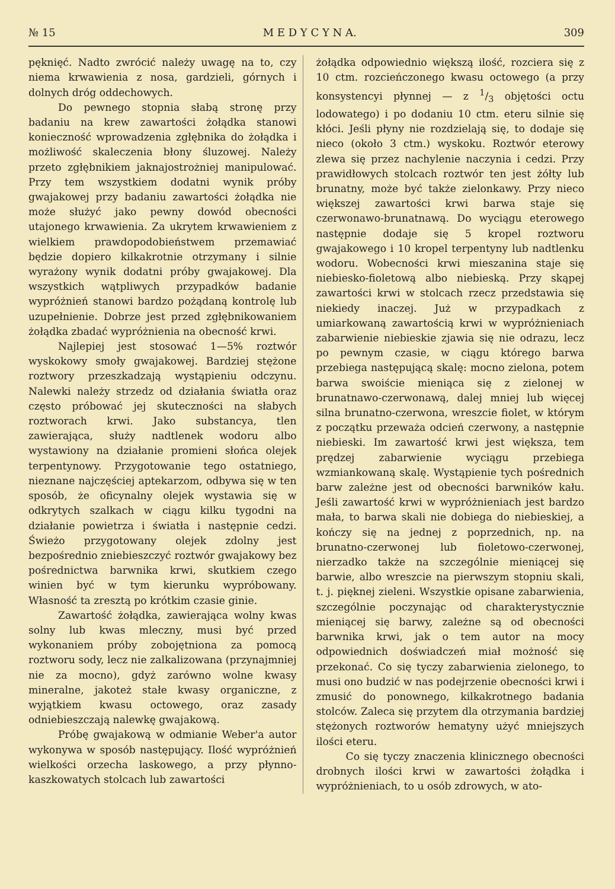№ 15 M E D Y C Y N A. 309
pęknięć. Nadto zwrócić należy uwagę na to, czy niema krwawienia z nosa, gardzieli, górnych i dolnych dróg oddechowych.
Do pewnego stopnia słabą stronę przy badaniu na krew zawartości żołądka stanowi konieczność wprowadzenia zgłębnika do żołądka i możliwość skaleczenia błony śluzowej. Należy przeto zgłębnikiem jaknajostrożniej manipulować. Przy tem wszystkiem dodatni wynik próby gwajakowej przy badaniu zawartości żołądka nie może służyć jako pewny dowód obecności utajonego krwawienia. Za ukrytem krwawieniem z wielkiem prawdopodobieństwem przemawiać będzie dopiero kilkakrotnie otrzymany i silnie wyrażony wynik dodatni próby gwajakowej. Dla wszystkich wątpliwych przypadków badanie wypróżnień stanowi bardzo pożądaną kontrolę lub uzupełnienie. Dobrze jest przed zgłębnikowaniem żołądka zbadać wypróżnienia na obecność krwi.
Najlepiej jest stosować 1—5% roztwór wyskokowy smoły gwajakowej. Bardziej stężone roztwory przeszkadzają wystąpieniu odczynu. Nalewki należy strzedz od działania światła oraz często próbować jej skuteczności na słabych roztworach krwi. Jako substancya, tlen zawierająca, służy nadtlenek wodoru albo wystawiony na działanie promieni słońca olejek terpentynowy. Przygotowanie tego ostatniego, nieznane najczęściej aptekarzom, odbywa się w ten sposób, że oficynalny olejek wystawia się w odkrytych szalkach w ciągu kilku tygodni na działanie powietrza i światła i następnie cedzi. Świeżo przygotowany olejek zdolny jest bezpośrednio zniebieszczyć roztwór gwajakowy bez pośrednictwa barwnika krwi, skutkiem czego winien być w tym kierunku wypróbowany. Własność ta zresztą po krótkim czasie ginie.
Zawartość żołądka, zawierająca wolny kwas solny lub kwas mleczny, musi być przed wykonaniem próby zobojętniona za pomocą roztworu sody, lecz nie zalkalizowana (przynajmniej nie za mocno), gdyż zarówno wolne kwasy mineralne, jakoteż stałe kwasy organiczne, z wyjątkiem kwasu octowego, oraz zasady odniebieszczają nalewkę gwajakową.
Próbę gwajakową w odmianie Weber'a autor wykonywa w sposób następujący. Ilość wypróżnień wielkości orzecha laskowego, a przy płynno-kaszkowatych stolcach lub zawartości
żołądka odpowiednio większą ilość, rozciera się z 10 ctm. rozcieńczonego kwasu octowego (a przy konsystencyi płynnej — z 1/3 objętości octu lodowatego) i po dodaniu 10 ctm. eteru silnie się kłóci. Jeśli płyny nie rozdzielają się, to dodaje się nieco (około 3 ctm.) wyskoku. Roztwór eterowy zlewa się przez nachylenie naczynia i cedzi. Przy prawidłowych stolcach roztwór ten jest żółty lub brunatny, może być także zielonkawy. Przy nieco większej zawartości krwi barwa staje się czerwonawo-brunatnawą. Do wyciągu eterowego następnie dodaje się 5 kropel roztworu gwajakowego i 10 kropel terpentyny lub nadtlenku wodoru. Wobecności krwi mieszanina staje się niebiesko-fioletową albo niebieską. Przy skąpej zawartości krwi w stolcach rzecz przedstawia się niekiedy inaczej. Już w przypadkach z umiarkowaną zawartością krwi w wypróżnieniach zabarwienie niebieskie zjawia się nie odrazu, lecz po pewnym czasie, w ciągu którego barwa przebiega następującą skalę: mocno zielona, potem barwa swoiście mieniąca się z zielonej w brunatnawo-czerwonawą, dalej mniej lub więcej silna brunatno-czerwona, wreszcie fiolet, w którym z początku przeważa odcień czerwony, a następnie niebieski. Im zawartość krwi jest większa, tem prędzej zabarwienie wyciągu przebiega wzmiankowaną skalę. Wystąpienie tych pośrednich barw zależne jest od obecności barwników kału. Jeśli zawartość krwi w wypróżnieniach jest bardzo mała, to barwa skali nie dobiega do niebieskiej, a kończy się na jednej z poprzednich, np. na brunatno-czerwonej lub fioletowo-czerwonej, nierzadko także na szczególnie mieniącej się barwie, albo wreszcie na pierwszym stopniu skali, t. j. pięknej zieleni. Wszystkie opisane zabarwienia, szczególnie poczynając od charakterystycznie mieniącej się barwy, zależne są od obecności barwnika krwi, jak o tem autor na mocy odpowiednich doświadczeń miał możność się przekonać. Co się tyczy zabarwienia zielonego, to musi ono budzić w nas podejrzenie obecności krwi i zmusić do ponownego, kilkakrotnego badania stolców. Zaleca się przytem dla otrzymania bardziej stężonych roztworów hematyny użyć mniejszych ilości eteru.
Co się tyczy znaczenia klinicznego obecności drobnych ilości krwi w zawartości żołądka i wypróżnieniach, to u osób zdrowych, w ato-